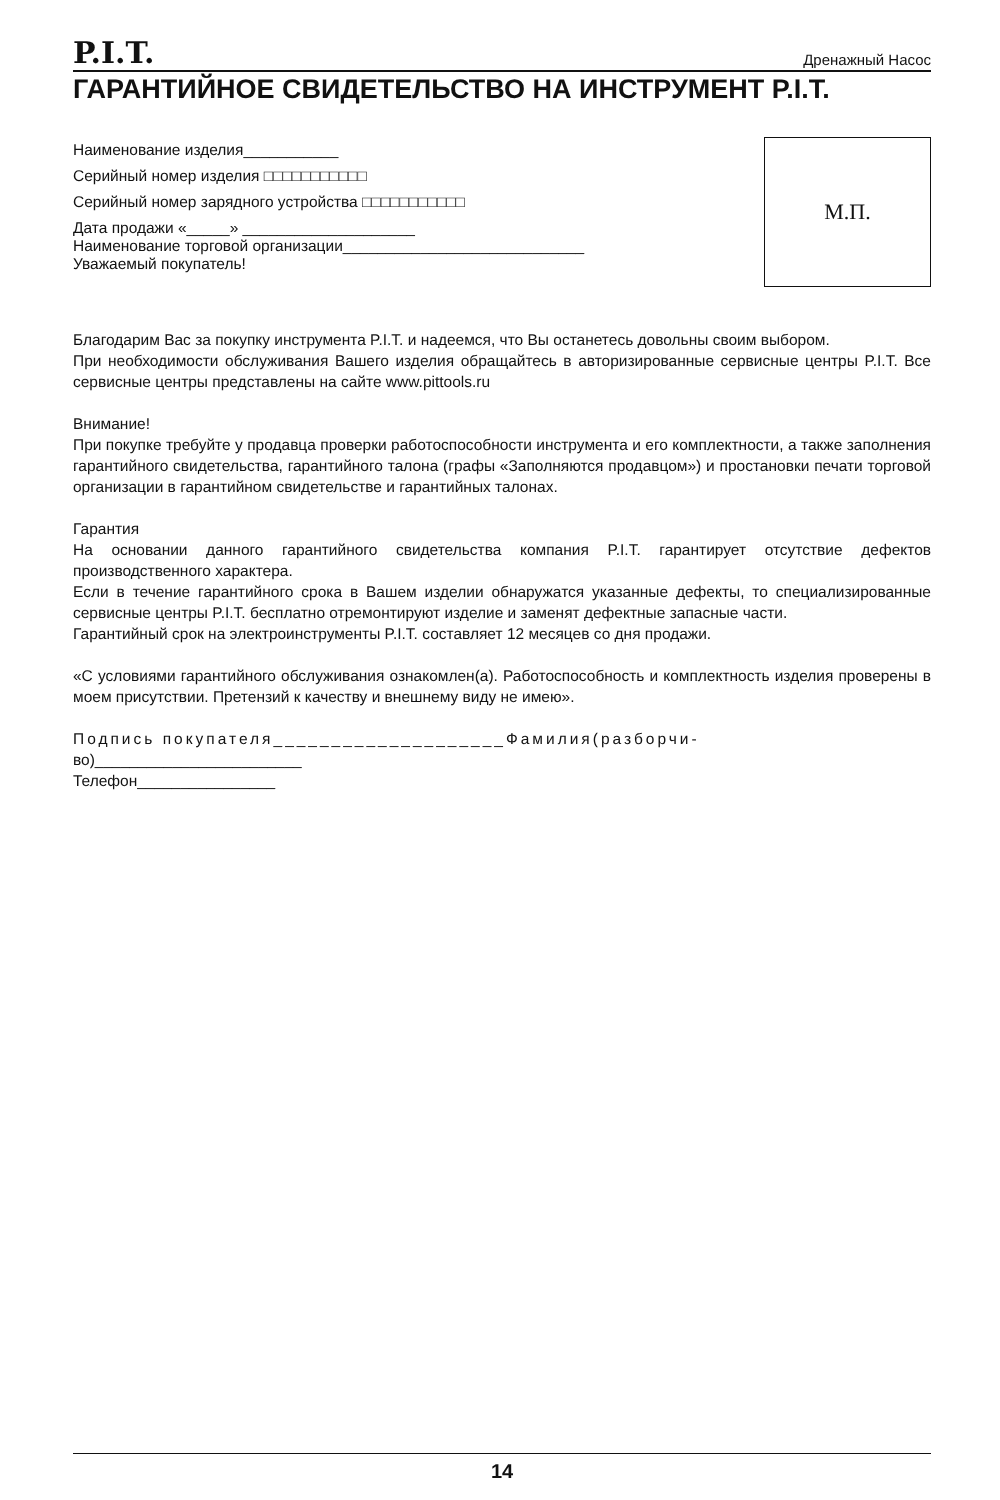P.I.T. Дренажный Насос
ГАРАНТИЙНОЕ СВИДЕТЕЛЬСТВО НА ИНСТРУМЕНТ P.I.T.
Наименование изделия___________
Серийный номер изделия □□□□□□□□□□□
Серийный номер зарядного устройства □□□□□□□□□□□
Дата продажи «_____» ____________________
Наименование торговой организации____________________________
Уважаемый покупатель!
М.П.
Благодарим Вас за покупку инструмента P.I.T. и надеемся, что Вы останетесь довольны своим выбором.
При необходимости обслуживания Вашего изделия обращайтесь в авторизированные сервисные центры P.I.T. Все сервисные центры представлены на сайте www.pittools.ru
Внимание!
При покупке требуйте у продавца проверки работоспособности инструмента и его комплектности, а также заполнения гарантийного свидетельства, гарантийного талона (графы «Заполняются продавцом») и простановки печати торговой организации в гарантийном свидетельстве и гарантийных талонах.
Гарантия
На основании данного гарантийного свидетельства компания P.I.T. гарантирует отсутствие дефектов производственного характера.
Если в течение гарантийного срока в Вашем изделии обнаружатся указанные дефекты, то специализированные сервисные центры P.I.T. бесплатно отремонтируют изделие и заменят дефектные запасные части.
Гарантийный срок на электроинструменты P.I.T. составляет 12 месяцев со дня продажи.
«С условиями гарантийного обслуживания ознакомлен(а). Работоспособность и комплектность изделия проверены в моем присутствии. Претензий к качеству и внешнему виду не имею».
Подпись покупателя____________________Фамилия(разборчи-
во)________________________
Телефон________________
14